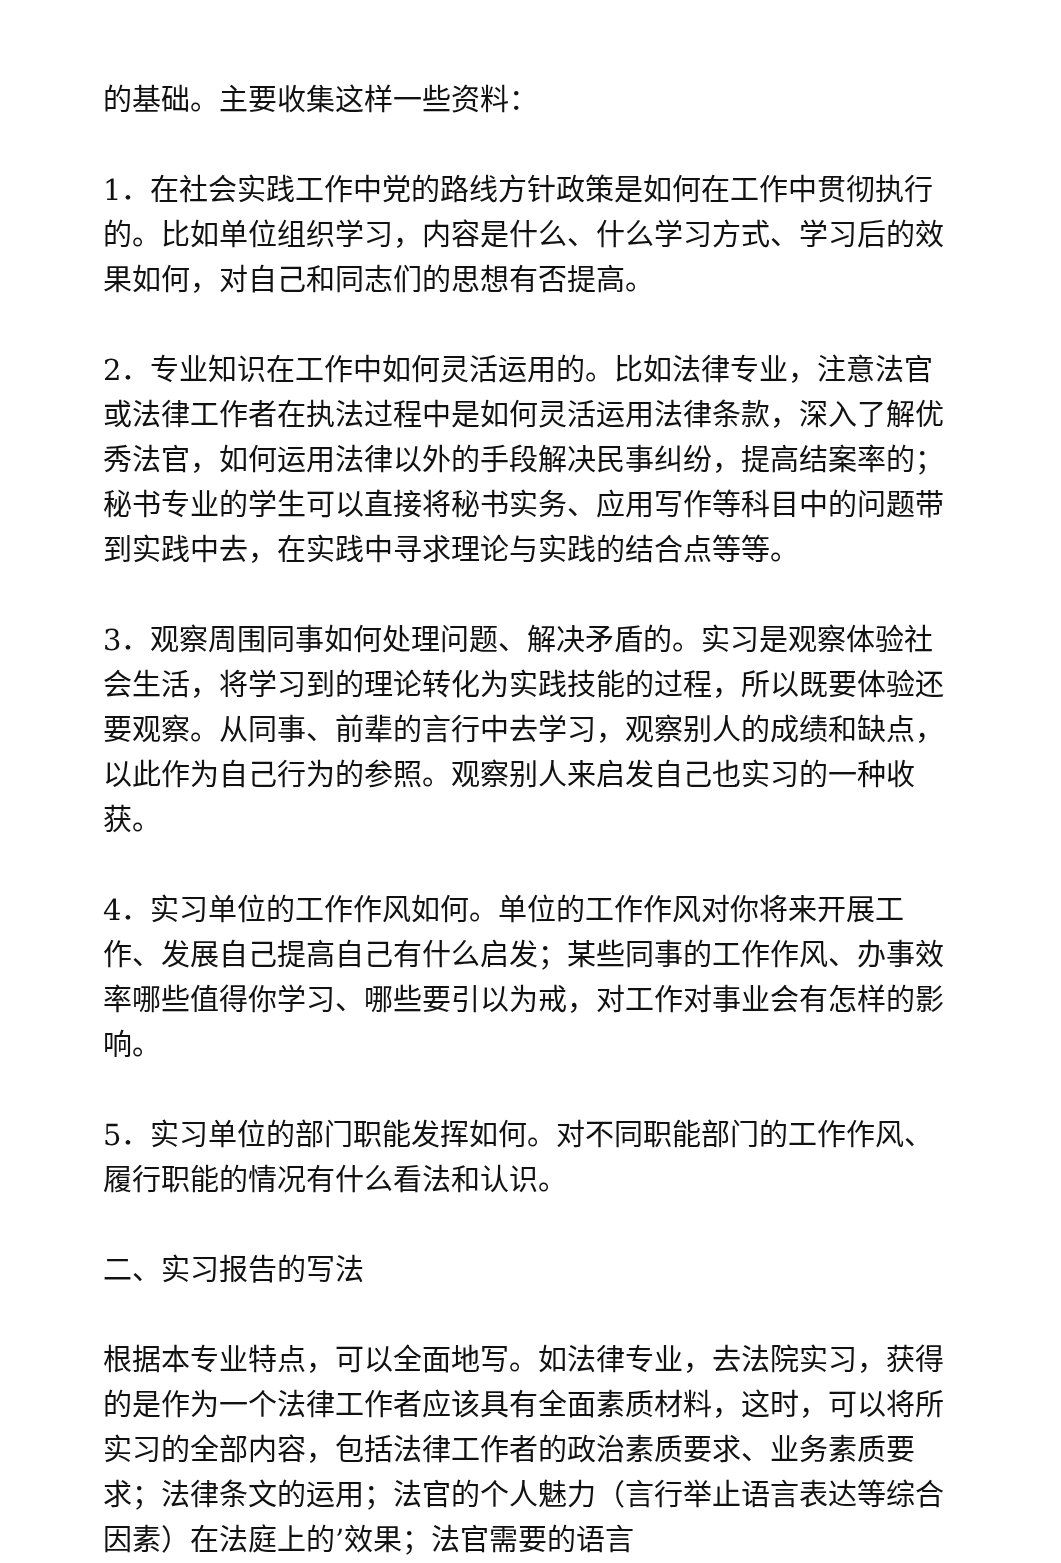的基础。主要收集这样一些资料：
1．在社会实践工作中党的路线方针政策是如何在工作中贯彻执行的。比如单位组织学习，内容是什么、什么学习方式、学习后的效果如何，对自己和同志们的思想有否提高。
2．专业知识在工作中如何灵活运用的。比如法律专业，注意法官或法律工作者在执法过程中是如何灵活运用法律条款，深入了解优秀法官，如何运用法律以外的手段解决民事纠纷，提高结案率的；秘书专业的学生可以直接将秘书实务、应用写作等科目中的问题带到实践中去，在实践中寻求理论与实践的结合点等等。
3．观察周围同事如何处理问题、解决矛盾的。实习是观察体验社会生活，将学习到的理论转化为实践技能的过程，所以既要体验还要观察。从同事、前辈的言行中去学习，观察别人的成绩和缺点，以此作为自己行为的参照。观察别人来启发自己也实习的一种收获。
4．实习单位的工作作风如何。单位的工作作风对你将来开展工作、发展自己提高自己有什么启发；某些同事的工作作风、办事效率哪些值得你学习、哪些要引以为戒，对工作对事业会有怎样的影响。
5．实习单位的部门职能发挥如何。对不同职能部门的工作作风、履行职能的情况有什么看法和认识。
二、实习报告的写法
根据本专业特点，可以全面地写。如法律专业，去法院实习，获得的是作为一个法律工作者应该具有全面素质材料，这时，可以将所实习的全部内容，包括法律工作者的政治素质要求、业务素质要求；法律条文的运用；法官的个人魅力（言行举止语言表达等综合因素）在法庭上的’效果；法官需要的语言